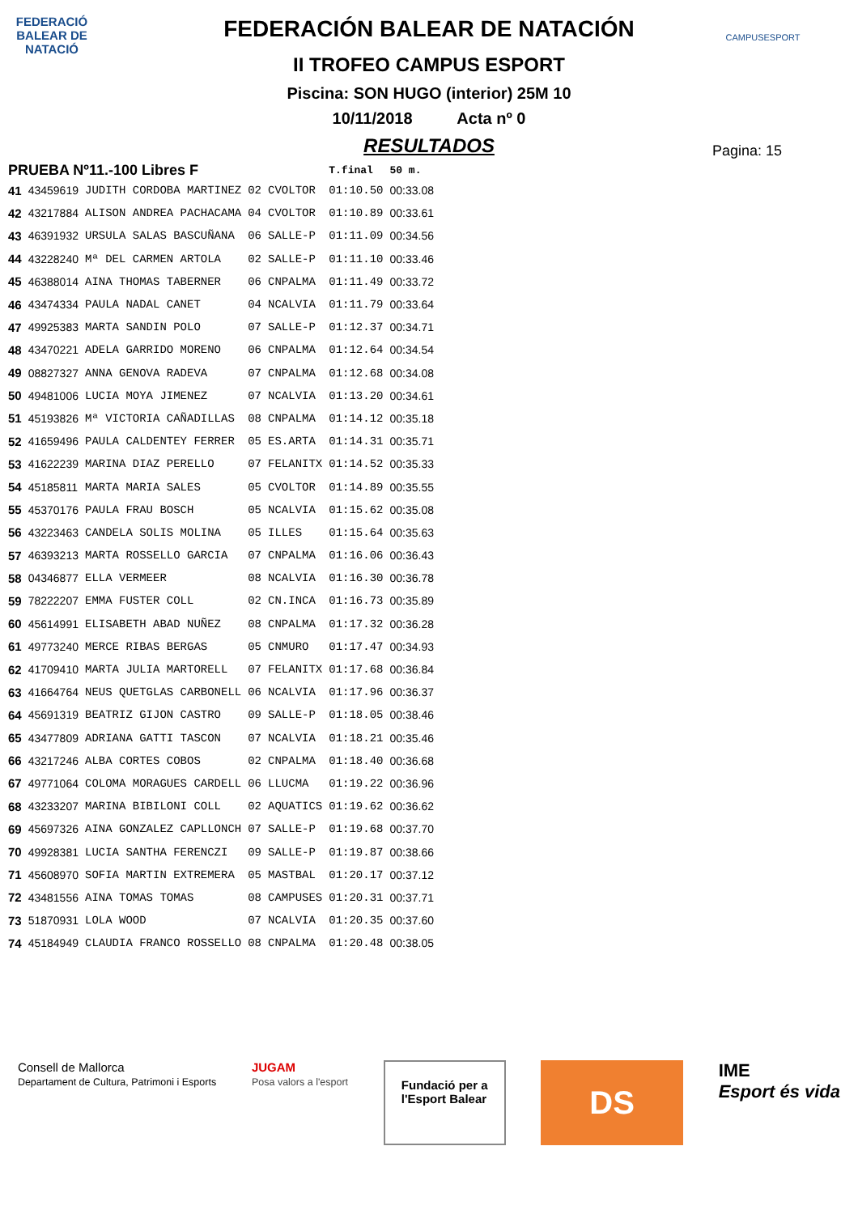FEDERACIÓ BALEAR DE NATACIÓ
CAMPUSESPORT
FEDERACIÓN BALEAR DE NATACIÓN
II TROFEO CAMPUS ESPORT
Piscina: SON HUGO (interior) 25M 10
10/11/2018 Acta nº 0
RESULTADOS
Pagina: 15
| PRUEBA Nº11.-100 Libres F | | | | | T.final | 50 m. |
| --- | --- | --- | --- | --- | --- | --- |
| 41 | 43459619 | JUDITH CORDOBA MARTINEZ | 02 | CVOLTOR | 01:10.50 | 00:33.08 |
| 42 | 43217884 | ALISON ANDREA PACHACAMA | 04 | CVOLTOR | 01:10.89 | 00:33.61 |
| 43 | 46391932 | URSULA SALAS BASCUÑANA | 06 | SALLE-P | 01:11.09 | 00:34.56 |
| 44 | 43228240 | Mª DEL CARMEN ARTOLA | 02 | SALLE-P | 01:11.10 | 00:33.46 |
| 45 | 46388014 | AINA THOMAS TABERNER | 06 | CNPALMA | 01:11.49 | 00:33.72 |
| 46 | 43474334 | PAULA NADAL CANET | 04 | NCALVIA | 01:11.79 | 00:33.64 |
| 47 | 49925383 | MARTA SANDIN POLO | 07 | SALLE-P | 01:12.37 | 00:34.71 |
| 48 | 43470221 | ADELA GARRIDO MORENO | 06 | CNPALMA | 01:12.64 | 00:34.54 |
| 49 | 08827327 | ANNA GENOVA RADEVA | 07 | CNPALMA | 01:12.68 | 00:34.08 |
| 50 | 49481006 | LUCIA MOYA JIMENEZ | 07 | NCALVIA | 01:13.20 | 00:34.61 |
| 51 | 45193826 | Mª VICTORIA CAÑADILLAS | 08 | CNPALMA | 01:14.12 | 00:35.18 |
| 52 | 41659496 | PAULA CALDENTEY FERRER | 05 | ES.ARTA | 01:14.31 | 00:35.71 |
| 53 | 41622239 | MARINA DIAZ PERELLO | 07 | FELANITX | 01:14.52 | 00:35.33 |
| 54 | 45185811 | MARTA MARIA SALES | 05 | CVOLTOR | 01:14.89 | 00:35.55 |
| 55 | 45370176 | PAULA FRAU BOSCH | 05 | NCALVIA | 01:15.62 | 00:35.08 |
| 56 | 43223463 | CANDELA SOLIS MOLINA | 05 | ILLES | 01:15.64 | 00:35.63 |
| 57 | 46393213 | MARTA ROSSELLO GARCIA | 07 | CNPALMA | 01:16.06 | 00:36.43 |
| 58 | 04346877 | ELLA VERMEER | 08 | NCALVIA | 01:16.30 | 00:36.78 |
| 59 | 78222207 | EMMA FUSTER COLL | 02 | CN.INCA | 01:16.73 | 00:35.89 |
| 60 | 45614991 | ELISABETH ABAD NUÑEZ | 08 | CNPALMA | 01:17.32 | 00:36.28 |
| 61 | 49773240 | MERCE RIBAS BERGAS | 05 | CNMURO | 01:17.47 | 00:34.93 |
| 62 | 41709410 | MARTA JULIA MARTORELL | 07 | FELANITX | 01:17.68 | 00:36.84 |
| 63 | 41664764 | NEUS QUETGLAS CARBONELL | 06 | NCALVIA | 01:17.96 | 00:36.37 |
| 64 | 45691319 | BEATRIZ GIJON CASTRO | 09 | SALLE-P | 01:18.05 | 00:38.46 |
| 65 | 43477809 | ADRIANA GATTI TASCON | 07 | NCALVIA | 01:18.21 | 00:35.46 |
| 66 | 43217246 | ALBA CORTES COBOS | 02 | CNPALMA | 01:18.40 | 00:36.68 |
| 67 | 49771064 | COLOMA MORAGUES CARDELL | 06 | LLUCMA | 01:19.22 | 00:36.96 |
| 68 | 43233207 | MARINA BIBILONI COLL | 02 | AQUATICS | 01:19.62 | 00:36.62 |
| 69 | 45697326 | AINA GONZALEZ CAPLLONCH | 07 | SALLE-P | 01:19.68 | 00:37.70 |
| 70 | 49928381 | LUCIA SANTHA FERENCZI | 09 | SALLE-P | 01:19.87 | 00:38.66 |
| 71 | 45608970 | SOFIA MARTIN EXTREMERA | 05 | MASTBAL | 01:20.17 | 00:37.12 |
| 72 | 43481556 | AINA TOMAS TOMAS | 08 | CAMPUSES | 01:20.31 | 00:37.71 |
| 73 | 51870931 | LOLA WOOD | 07 | NCALVIA | 01:20.35 | 00:37.60 |
| 74 | 45184949 | CLAUDIA FRANCO ROSSELLO | 08 | CNPALMA | 01:20.48 | 00:38.05 |
Consell de Mallorca
Departament de Cultura, Patrimoni i Esports
JUGAM
Posa valors a l'esport
Fundació per a
l'Esport Balear
DS
IME
Esport és vida